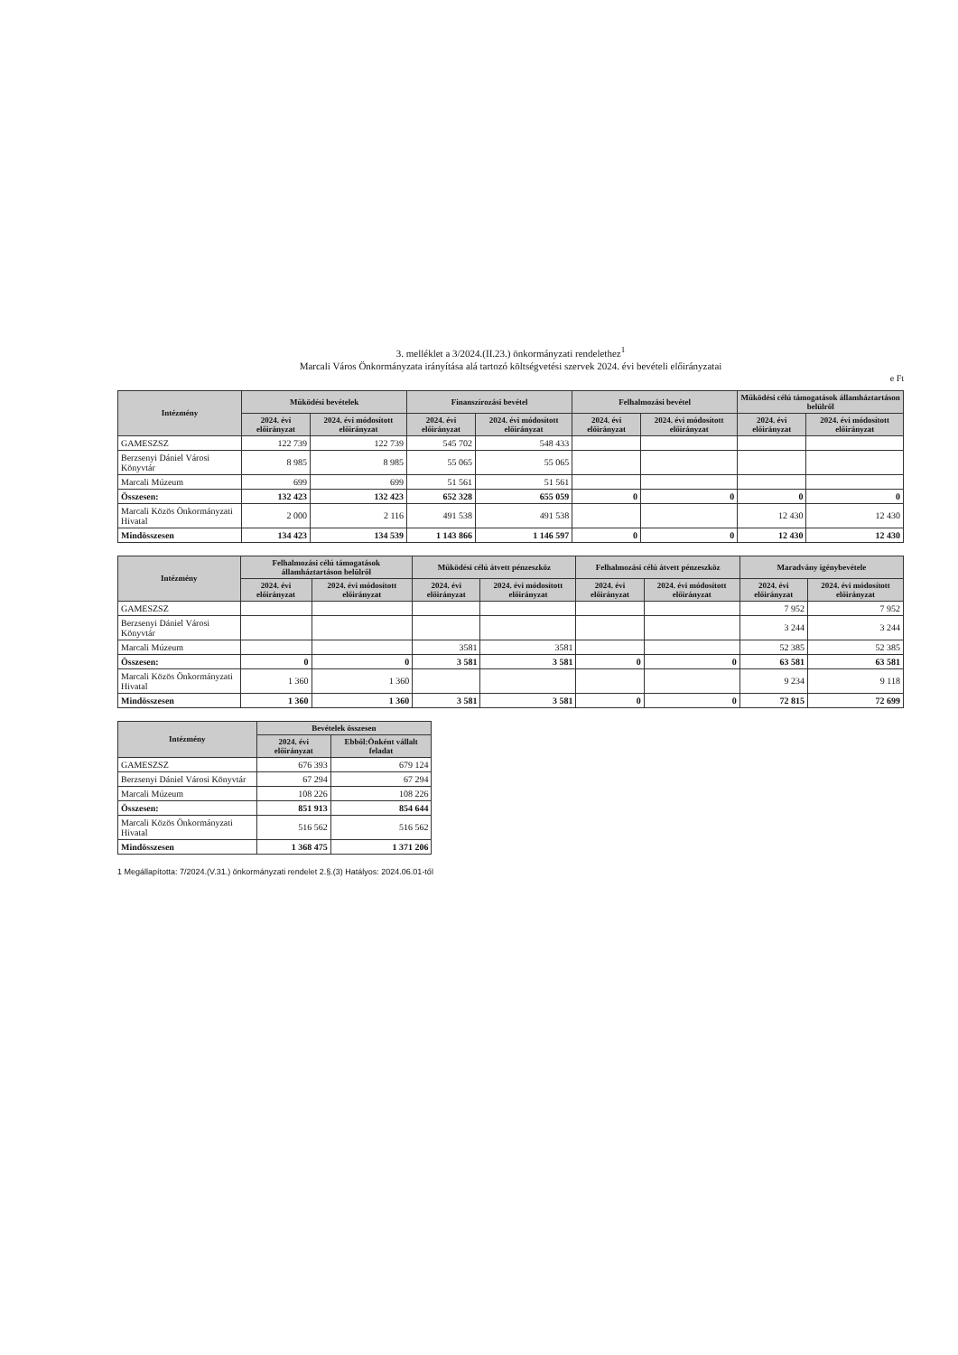3. melléklet a 3/2024.(II.23.) önkormányzati rendelethez<sup>1</sup>
Marcali Város Önkormányzata irányítása alá tartozó költségvetési szervek 2024. évi bevételi előirányzatai
e Ft
| Intézmény | Működési bevételek | | Finanszírozási bevétel | | Felhalmozási bevétel | | Működési célú támogatások államháztartáson belülről | |
| --- | --- | --- | --- | --- | --- | --- | --- | --- |
| | 2024. évi előirányzat | 2024. évi módosított előirányzat | 2024. évi előirányzat | 2024. évi módosított előirányzat | 2024. évi előirányzat | 2024. évi módosított előirányzat | 2024. évi előirányzat | 2024. évi módosított előirányzat |
| GAMESZSZ | 122 739 | 122 739 | 545 702 | 548 433 | | | | |
| Berzsenyi Dániel Városi Könyvtár | 8 985 | 8 985 | 55 065 | 55 065 | | | | |
| Marcali Múzeum | 699 | 699 | 51 561 | 51 561 | | | | |
| Összesen: | 132 423 | 132 423 | 652 328 | 655 059 | 0 | 0 | 0 | 0 |
| Marcali Közös Önkormányzati Hivatal | 2 000 | 2 116 | 491 538 | 491 538 | | | 12 430 | 12 430 |
| Mindösszesen | 134 423 | 134 539 | 1 143 866 | 1 146 597 | 0 | 0 | 12 430 | 12 430 |
| Intézmény | Felhalmozási célú támogatások államháztartáson belülről | | Működési célú átvett pénzeszköz | | Felhalmozási célú átvett pénzeszköz | | Maradvány igénybevétele | |
| --- | --- | --- | --- | --- | --- | --- | --- | --- |
| | 2024. évi előirányzat | 2024. évi módosított előirányzat | 2024. évi előirányzat | 2024. évi módosított előirányzat | 2024. évi előirányzat | 2024. évi módosított előirányzat | 2024. évi előirányzat | 2024. évi módosított előirányzat |
| GAMESZSZ | | | | | | | 7 952 | 7 952 |
| Berzsenyi Dániel Városi Könyvtár | | | | | | | 3 244 | 3 244 |
| Marcali Múzeum | | | 3581 | 3581 | | | 52 385 | 52 385 |
| Összesen: | 0 | 0 | 3 581 | 3 581 | 0 | 0 | 63 581 | 63 581 |
| Marcali Közös Önkormányzati Hivatal | 1 360 | 1 360 | | | | | 9 234 | 9 118 |
| Mindösszesen | 1 360 | 1 360 | 3 581 | 3 581 | 0 | 0 | 72 815 | 72 699 |
| Intézmény | Bevételek összesen | |
| --- | --- | --- |
| | 2024. évi előirányzat | Ebből:Önként vállalt feladat |
| GAMESZSZ | 676 393 | 679 124 |
| Berzsenyi Dániel Városi Könyvtár | 67 294 | 67 294 |
| Marcali Múzeum | 108 226 | 108 226 |
| Összesen: | 851 913 | 854 644 |
| Marcali Közös Önkormányzati Hivatal | 516 562 | 516 562 |
| Mindösszesen | 1 368 475 | 1 371 206 |
1 Megállapította: 7/2024.(V.31.) önkormányzati rendelet 2.§.(3) Hatályos: 2024.06.01-től